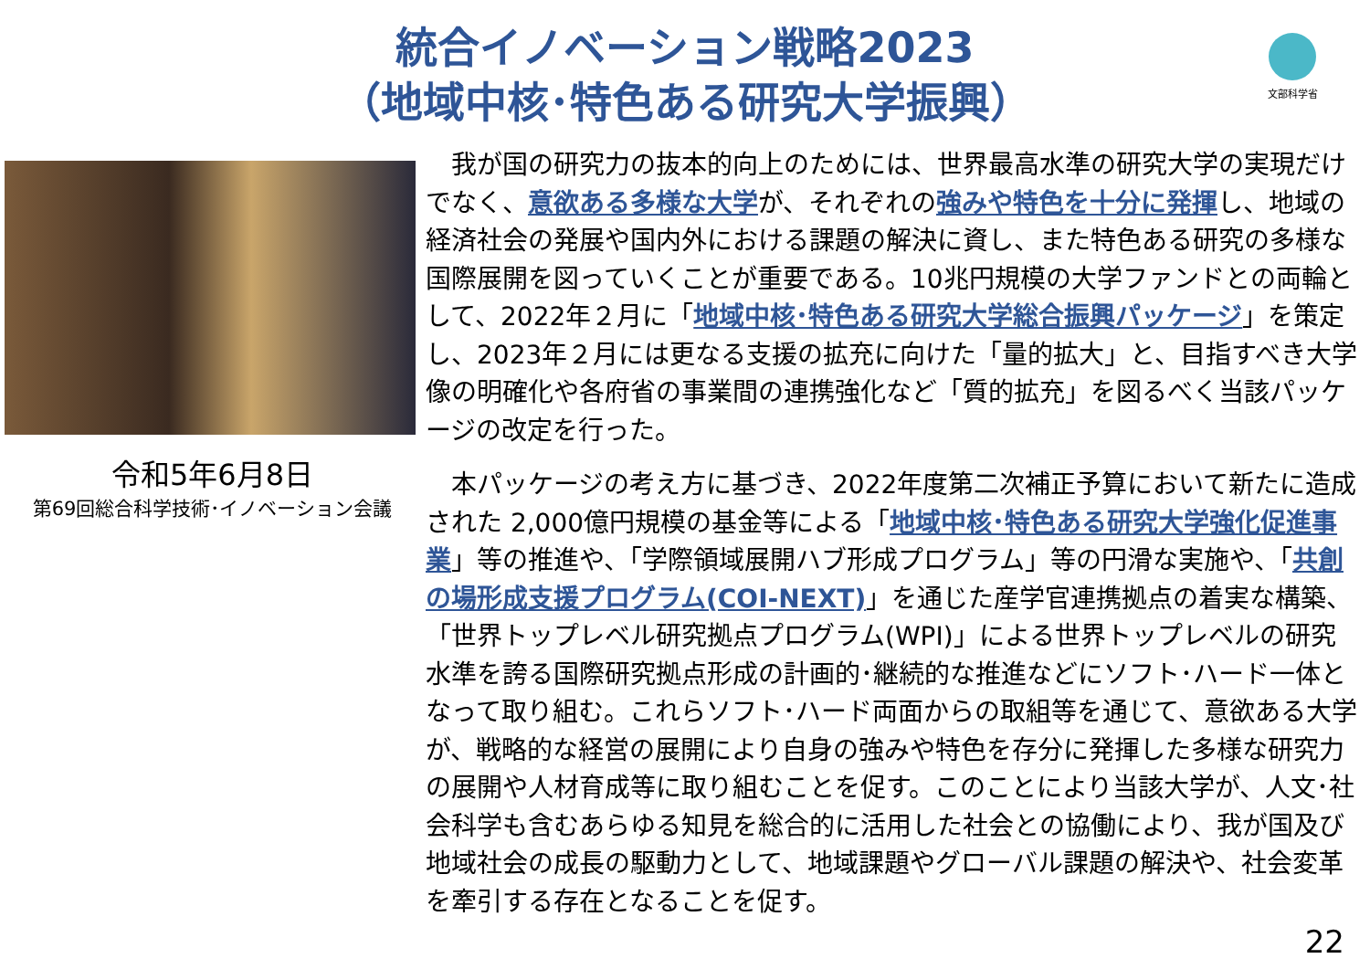統合イノベーション戦略2023
（地域中核･特色ある研究大学振興）
文部科学省
令和5年6月8日
第69回総合科学技術･イノベーション会議
　我が国の研究力の抜本的向上のためには、世界最高水準の研究大学の実現だけでなく、意欲ある多様な大学が、それぞれの強みや特色を十分に発揮し、地域の経済社会の発展や国内外における課題の解決に資し、また特色ある研究の多様な国際展開を図っていくことが重要である。10兆円規模の大学ファンドとの両輪として、2022年２月に「地域中核･特色ある研究大学総合振興パッケージ」を策定し、2023年２月には更なる支援の拡充に向けた「量的拡大」と、目指すべき大学像の明確化や各府省の事業間の連携強化など「質的拡充」を図るべく当該パッケージの改定を行った。
　本パッケージの考え方に基づき、2022年度第二次補正予算において新たに造成された 2,000億円規模の基金等による「地域中核･特色ある研究大学強化促進事業」等の推進や、「学際領域展開ハブ形成プログラム」等の円滑な実施や、「共創の場形成支援プログラム(COI-NEXT)」を通じた産学官連携拠点の着実な構築、「世界トップレベル研究拠点プログラム(WPI)」による世界トップレベルの研究水準を誇る国際研究拠点形成の計画的･継続的な推進などにソフト･ハード一体となって取り組む。これらソフト･ハード両面からの取組等を通じて、意欲ある大学が、戦略的な経営の展開により自身の強みや特色を存分に発揮した多様な研究力の展開や人材育成等に取り組むことを促す。このことにより当該大学が、人文･社会科学も含むあらゆる知見を総合的に活用した社会との協働により、我が国及び地域社会の成長の駆動力として、地域課題やグローバル課題の解決や、社会変革を牽引する存在となることを促す。
22